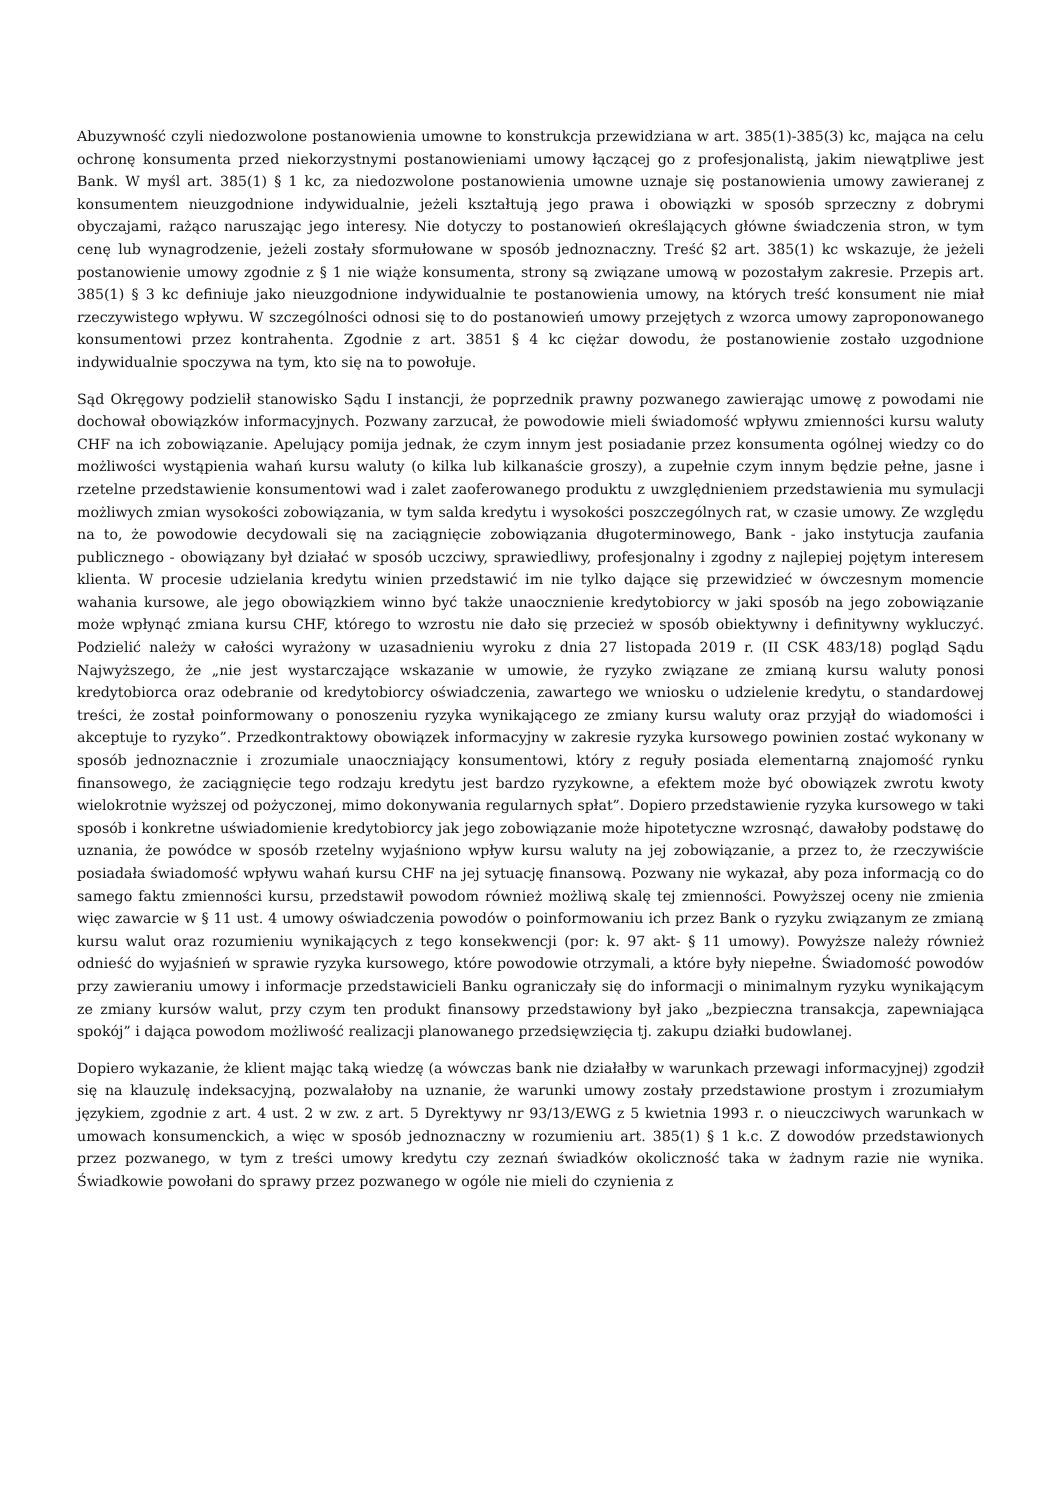Abuzywność czyli niedozwolone postanowienia umowne to konstrukcja przewidziana w art. 385(1)-385(3) kc, mająca na celu ochronę konsumenta przed niekorzystnymi postanowieniami umowy łączącej go z profesjonalistą, jakim niewątpliwe jest Bank. W myśl art. 385(1) § 1 kc, za niedozwolone postanowienia umowne uznaje się postanowienia umowy zawieranej z konsumentem nieuzgodnione indywidualnie, jeżeli kształtują jego prawa i obowiązki w sposób sprzeczny z dobrymi obyczajami, rażąco naruszając jego interesy. Nie dotyczy to postanowień określających główne świadczenia stron, w tym cenę lub wynagrodzenie, jeżeli zostały sformułowane w sposób jednoznaczny. Treść §2 art. 385(1) kc wskazuje, że jeżeli postanowienie umowy zgodnie z § 1 nie wiąże konsumenta, strony są związane umową w pozostałym zakresie. Przepis art. 385(1) § 3 kc definiuje jako nieuzgodnione indywidualnie te postanowienia umowy, na których treść konsument nie miał rzeczywistego wpływu. W szczególności odnosi się to do postanowień umowy przejętych z wzorca umowy zaproponowanego konsumentowi przez kontrahenta. Zgodnie z art. 3851 § 4 kc ciężar dowodu, że postanowienie zostało uzgodnione indywidualnie spoczywa na tym, kto się na to powołuje.
Sąd Okręgowy podzielił stanowisko Sądu I instancji, że poprzednik prawny pozwanego zawierając umowę z powodami nie dochował obowiązków informacyjnych. Pozwany zarzucał, że powodowie mieli świadomość wpływu zmienności kursu waluty CHF na ich zobowiązanie. Apelujący pomija jednak, że czym innym jest posiadanie przez konsumenta ogólnej wiedzy co do możliwości wystąpienia wahań kursu waluty (o kilka lub kilkanaście groszy), a zupełnie czym innym będzie pełne, jasne i rzetelne przedstawienie konsumentowi wad i zalet zaoferowanego produktu z uwzględnieniem przedstawienia mu symulacji możliwych zmian wysokości zobowiązania, w tym salda kredytu i wysokości poszczególnych rat, w czasie umowy. Ze względu na to, że powodowie decydowali się na zaciągnięcie zobowiązania długoterminowego, Bank - jako instytucja zaufania publicznego - obowiązany był działać w sposób uczciwy, sprawiedliwy, profesjonalny i zgodny z najlepiej pojętym interesem klienta. W procesie udzielania kredytu winien przedstawić im nie tylko dające się przewidzieć w ówczesnym momencie wahania kursowe, ale jego obowiązkiem winno być także unaocznienie kredytobiorcy w jaki sposób na jego zobowiązanie może wpłynąć zmiana kursu CHF, którego to wzrostu nie dało się przecież w sposób obiektywny i definitywny wykluczyć. Podzielić należy w całości wyrażony w uzasadnieniu wyroku z dnia 27 listopada 2019 r. (II CSK 483/18) pogląd Sądu Najwyższego, że „nie jest wystarczające wskazanie w umowie, że ryzyko związane ze zmianą kursu waluty ponosi kredytobiorca oraz odebranie od kredytobiorcy oświadczenia, zawartego we wniosku o udzielenie kredytu, o standardowej treści, że został poinformowany o ponoszeniu ryzyka wynikającego ze zmiany kursu waluty oraz przyjął do wiadomości i akceptuje to ryzyko”. Przedkontraktowy obowiązek informacyjny w zakresie ryzyka kursowego powinien zostać wykonany w sposób jednoznacznie i zrozumiale unaoczniający konsumentowi, który z reguły posiada elementarną znajomość rynku finansowego, że zaciągnięcie tego rodzaju kredytu jest bardzo ryzykowne, a efektem może być obowiązek zwrotu kwoty wielokrotnie wyższej od pożyczonej, mimo dokonywania regularnych spłat”. Dopiero przedstawienie ryzyka kursowego w taki sposób i konkretne uświadomienie kredytobiorcy jak jego zobowiązanie może hipotetyczne wzrosnąć, dawałoby podstawę do uznania, że powódce w sposób rzetelny wyjaśniono wpływ kursu waluty na jej zobowiązanie, a przez to, że rzeczywiście posiadała świadomość wpływu wahań kursu CHF na jej sytuację finansową. Pozwany nie wykazał, aby poza informacją co do samego faktu zmienności kursu, przedstawił powodom również możliwą skalę tej zmienności. Powyższej oceny nie zmienia więc zawarcie w § 11 ust. 4 umowy oświadczenia powodów o poinformowaniu ich przez Bank o ryzyku związanym ze zmianą kursu walut oraz rozumieniu wynikających z tego konsekwencji (por: k. 97 akt- § 11 umowy). Powyższe należy również odnieść do wyjaśnień w sprawie ryzyka kursowego, które powodowie otrzymali, a które były niepełne. Świadomość powodów przy zawieraniu umowy i informacje przedstawicieli Banku ograniczały się do informacji o minimalnym ryzyku wynikającym ze zmiany kursów walut, przy czym ten produkt finansowy przedstawiony był jako „bezpieczna transakcja, zapewniająca spokój” i dająca powodom możliwość realizacji planowanego przedsięwzięcia tj. zakupu działki budowlanej.
Dopiero wykazanie, że klient mając taką wiedzę (a wówczas bank nie działałby w warunkach przewagi informacyjnej) zgodził się na klauzulę indeksacyjną, pozwalałoby na uznanie, że warunki umowy zostały przedstawione prostym i zrozumiałym językiem, zgodnie z art. 4 ust. 2 w zw. z art. 5 Dyrektywy nr 93/13/EWG z 5 kwietnia 1993 r. o nieuczciwych warunkach w umowach konsumenckich, a więc w sposób jednoznaczny w rozumieniu art. 385(1) § 1 k.c. Z dowodów przedstawionych przez pozwanego, w tym z treści umowy kredytu czy zeznań świadków okoliczność taka w żadnym razie nie wynika. Świadkowie powołani do sprawy przez pozwanego w ogóle nie mieli do czynienia z